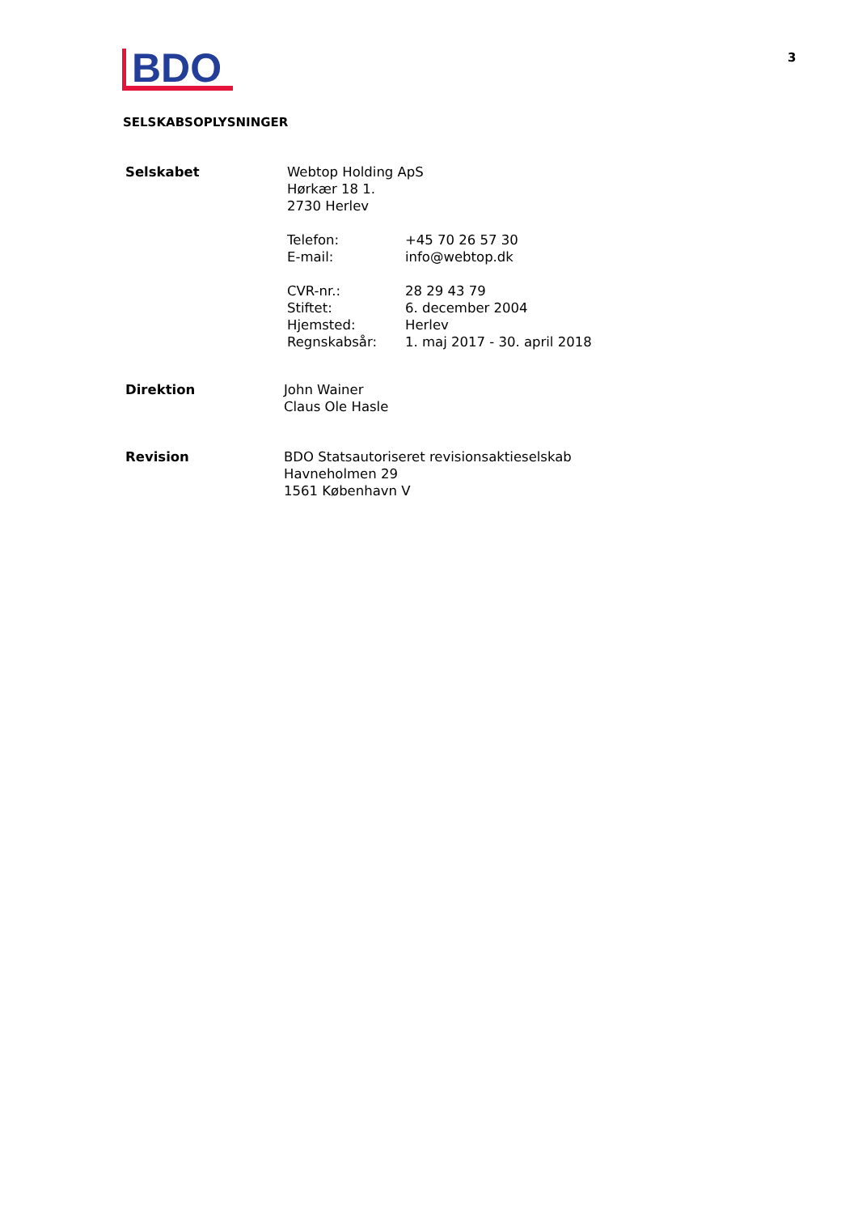3
BDO
SELSKABSOPLYSNINGER
Selskabet Webtop Holding ApS
Hørkær 18 1.
2730 Herlev
Telefon: +45 70 26 57 30
E-mail: info@webtop.dk
CVR-nr.: 28 29 43 79
Stiftet: 6. december 2004
Hjemsted: Herlev
Regnskabsår: 1. maj 2017 - 30. april 2018
Direktion John Wainer
Claus Ole Hasle
Revision BDO Statsautoriseret revisionsaktieselskab
Havneholmen 29
1561 København V